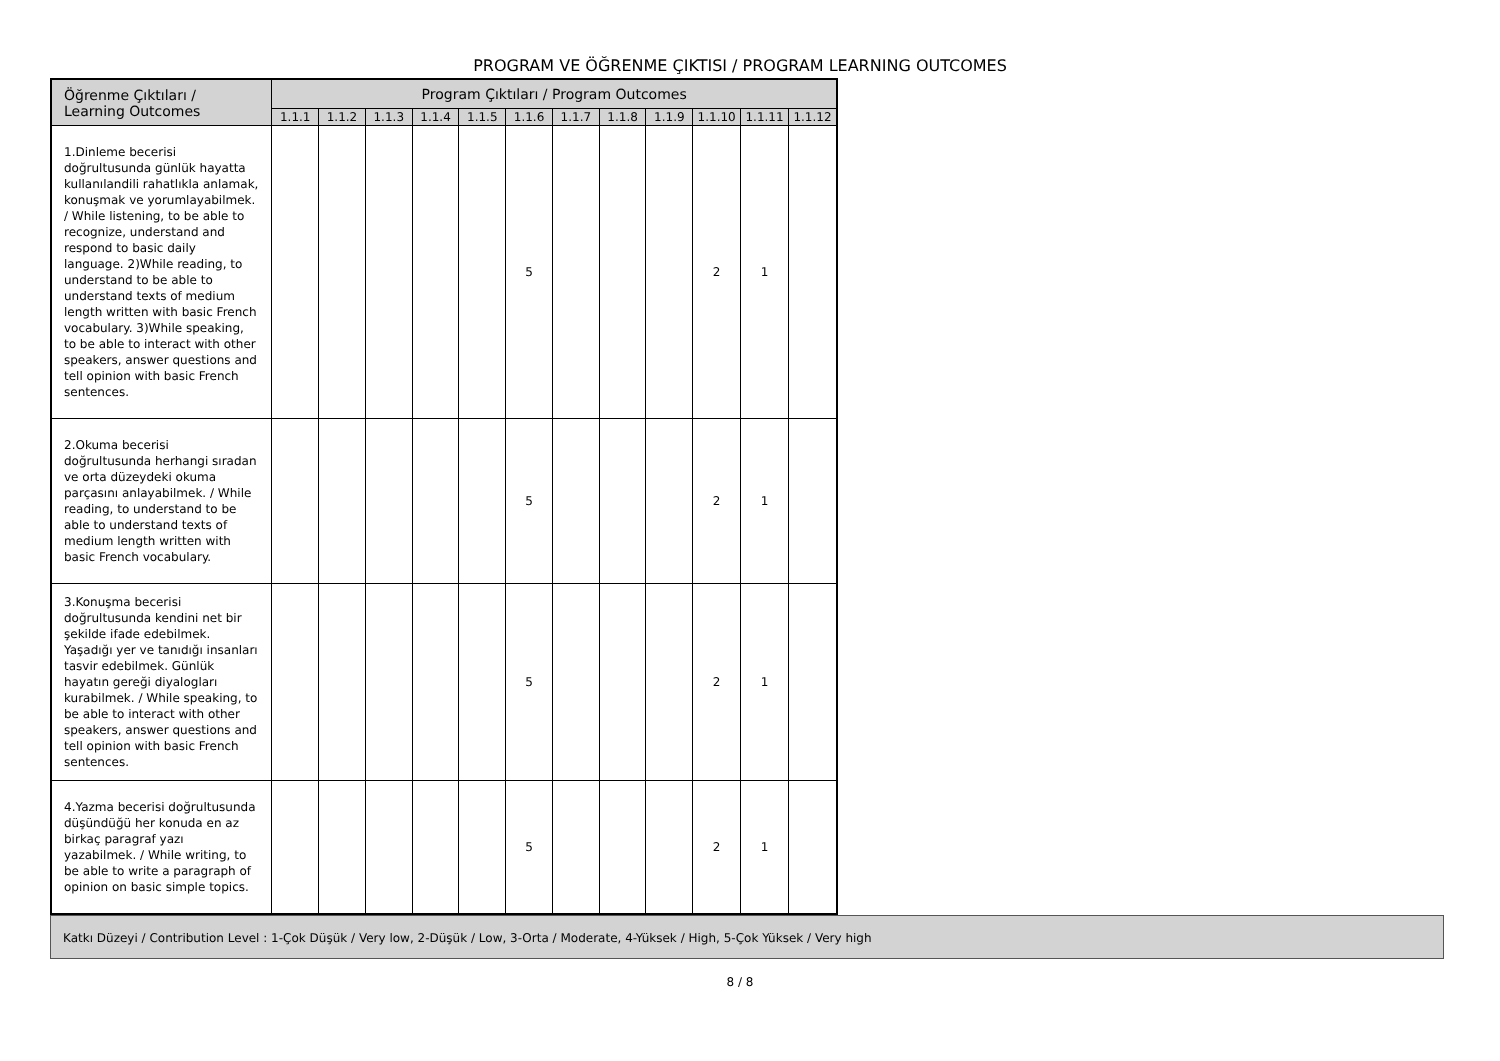PROGRAM VE ÖĞRENME ÇIKTISI / PROGRAM LEARNING OUTCOMES
| Öğrenme Çıktıları / Learning Outcomes | Program Çıktıları / Program Outcomes | | | | | | | | | | | |
| --- | --- | --- | --- | --- | --- | --- | --- | --- | --- | --- | --- | --- |
| | 1.1.1 | 1.1.2 | 1.1.3 | 1.1.4 | 1.1.5 | 1.1.6 | 1.1.7 | 1.1.8 | 1.1.9 | 1.1.10 | 1.1.11 | 1.1.12 |
| 1.Dinleme becerisi doğrultusunda günlük hayatta kullanılandili rahatlıkla anlamak, konuşmak ve yorumlayabilmek. / While listening, to be able to recognize, understand and respond to basic daily language. 2)While reading, to understand to be able to understand texts of medium length written with basic French vocabulary. 3)While speaking, to be able to interact with other speakers, answer questions and tell opinion with basic French sentences. | | | | | | 5 | | | | 2 | 1 | |
| 2.Okuma becerisi doğrultusunda herhangi sıradan ve orta düzeydeki okuma parçasını anlayabilmek. / While reading, to understand to be able to understand texts of medium length written with basic French vocabulary. | | | | | | 5 | | | | 2 | 1 | |
| 3.Konuşma becerisi doğrultusunda kendini net bir şekilde ifade edebilmek. Yaşadığı yer ve tanıdığı insanları tasvir edebilmek. Günlük hayatın gereği diyalogları kurabilmek. / While speaking, to be able to interact with other speakers, answer questions and tell opinion with basic French sentences. | | | | | | 5 | | | | 2 | 1 | |
| 4.Yazma becerisi doğrultusunda düşündüğü her konuda en az birkaç paragraf yazı yazabilmek. / While writing, to be able to write a paragraph of opinion on basic simple topics. | | | | | | 5 | | | | 2 | 1 | |
Katkı Düzeyi / Contribution Level : 1-Çok Düşük / Very low, 2-Düşük / Low, 3-Orta / Moderate, 4-Yüksek / High, 5-Çok Yüksek / Very high
8 / 8